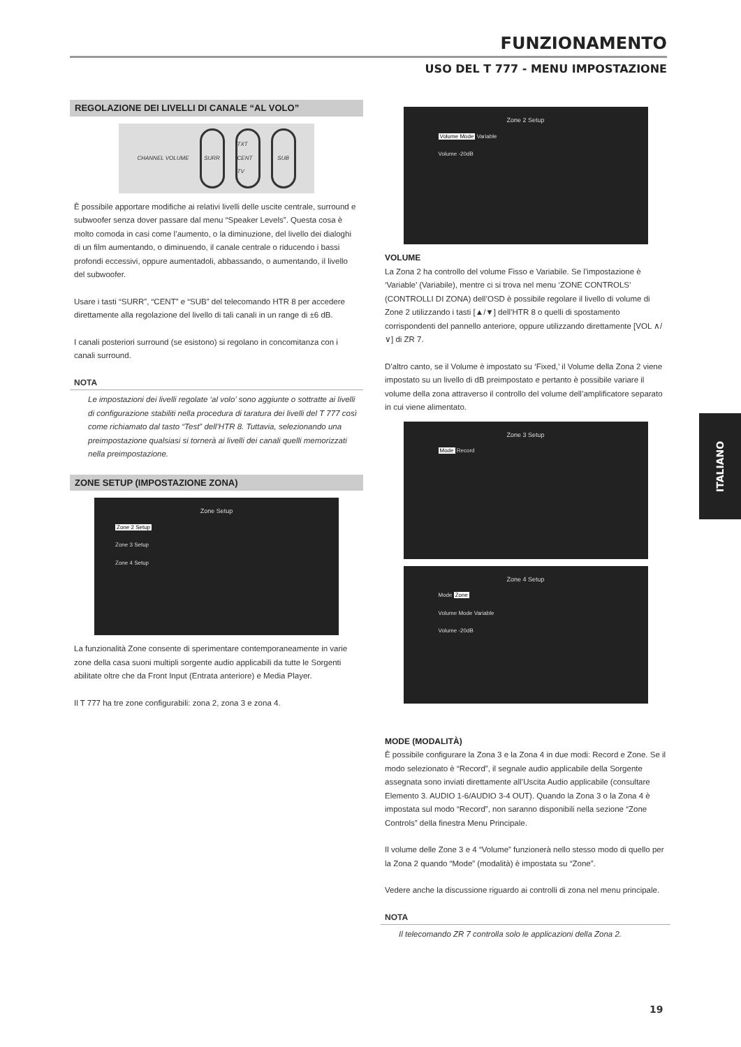FUNZIONAMENTO
USO DEL T 777 - MENU IMPOSTAZIONE
REGOLAZIONE DEI LIVELLI DI CANALE “AL VOLO”
CHANNEL VOLUME
SURR TXT CENT TV SUB
È possibile apportare modifiche ai relativi livelli delle uscite centrale, surround e subwoofer senza dover passare dal menu “Speaker Levels”. Questa cosa è molto comoda in casi come l’aumento, o la diminuzione, del livello dei dialoghi di un film aumentando, o diminuendo, il canale centrale o riducendo i bassi profondi eccessivi, oppure aumentadoli, abbassando, o aumentando, il livello del subwoofer.
Usare i tasti “SURR”, “CENT” e “SUB” del telecomando HTR 8 per accedere direttamente alla regolazione del livello di tali canali in un range di ±6 dB.
I canali posteriori surround (se esistono) si regolano in concomitanza con i canali surround.
NOTA
Le impostazioni dei livelli regolate ‘al volo’ sono aggiunte o sottratte ai livelli di configurazione stabiliti nella procedura di taratura dei livelli del T 777 così come richiamato dal tasto “Test” dell’HTR 8. Tuttavia, selezionando una preimpostazione qualsiasi si tornerà ai livelli dei canali quelli memorizzati nella preimpostazione.
ZONE SETUP (IMPOSTAZIONE ZONA)
Zone Setup
Zone 2 Setup
Zone 3 Setup
Zone 4 Setup
La funzionalità Zone consente di sperimentare contemporaneamente in varie zone della casa suoni multipli sorgente audio applicabili da tutte le Sorgenti abilitate oltre che da Front Input (Entrata anteriore) e Media Player.
Il T 777 ha tre zone configurabili: zona 2, zona 3 e zona 4.
Zone 2 Setup
Volume Mode Variable
Volume -20dB
VOLUME
La Zona 2 ha controllo del volume Fisso e Variabile. Se l’impostazione è ‘Variable’ (Variabile), mentre ci si trova nel menu ‘ZONE CONTROLS’ (CONTROLLI DI ZONA) dell’OSD è possibile regolare il livello di volume di Zone 2 utilizzando i tasti [▲/▼] dell’HTR 8 o quelli di spostamento corrispondenti del pannello anteriore, oppure utilizzando direttamente [VOL ∧/∨] di ZR 7.
D’altro canto, se il Volume è impostato su ‘Fixed,’ il Volume della Zona 2 viene impostato su un livello di dB preimpostato e pertanto è possibile variare il volume della zona attraverso il controllo del volume dell’amplificatore separato in cui viene alimentato.
Zone 3 Setup
Mode Record
Zone 4 Setup
Mode Zone
Volume Mode Variable
Volume -20dB
MODE (MODALITÀ)
È possibile configurare la Zona 3 e la Zona 4 in due modi: Record e Zone. Se il modo selezionato è “Record”, il segnale audio applicabile della Sorgente assegnata sono inviati direttamente all’Uscita Audio applicabile (consultare Elemento 3. AUDIO 1-6/AUDIO 3-4 OUT). Quando la Zona 3 o la Zona 4 è impostata sul modo “Record”, non saranno disponibili nella sezione “Zone Controls” della finestra Menu Principale.
Il volume delle Zone 3 e 4 “Volume” funzionerà nello stesso modo di quello per la Zona 2 quando “Mode” (modalità) è impostata su “Zone”.
Vedere anche la discussione riguardo ai controlli di zona nel menu principale.
NOTA
Il telecomando ZR 7 controlla solo le applicazioni della Zona 2.
ITALIANO
19